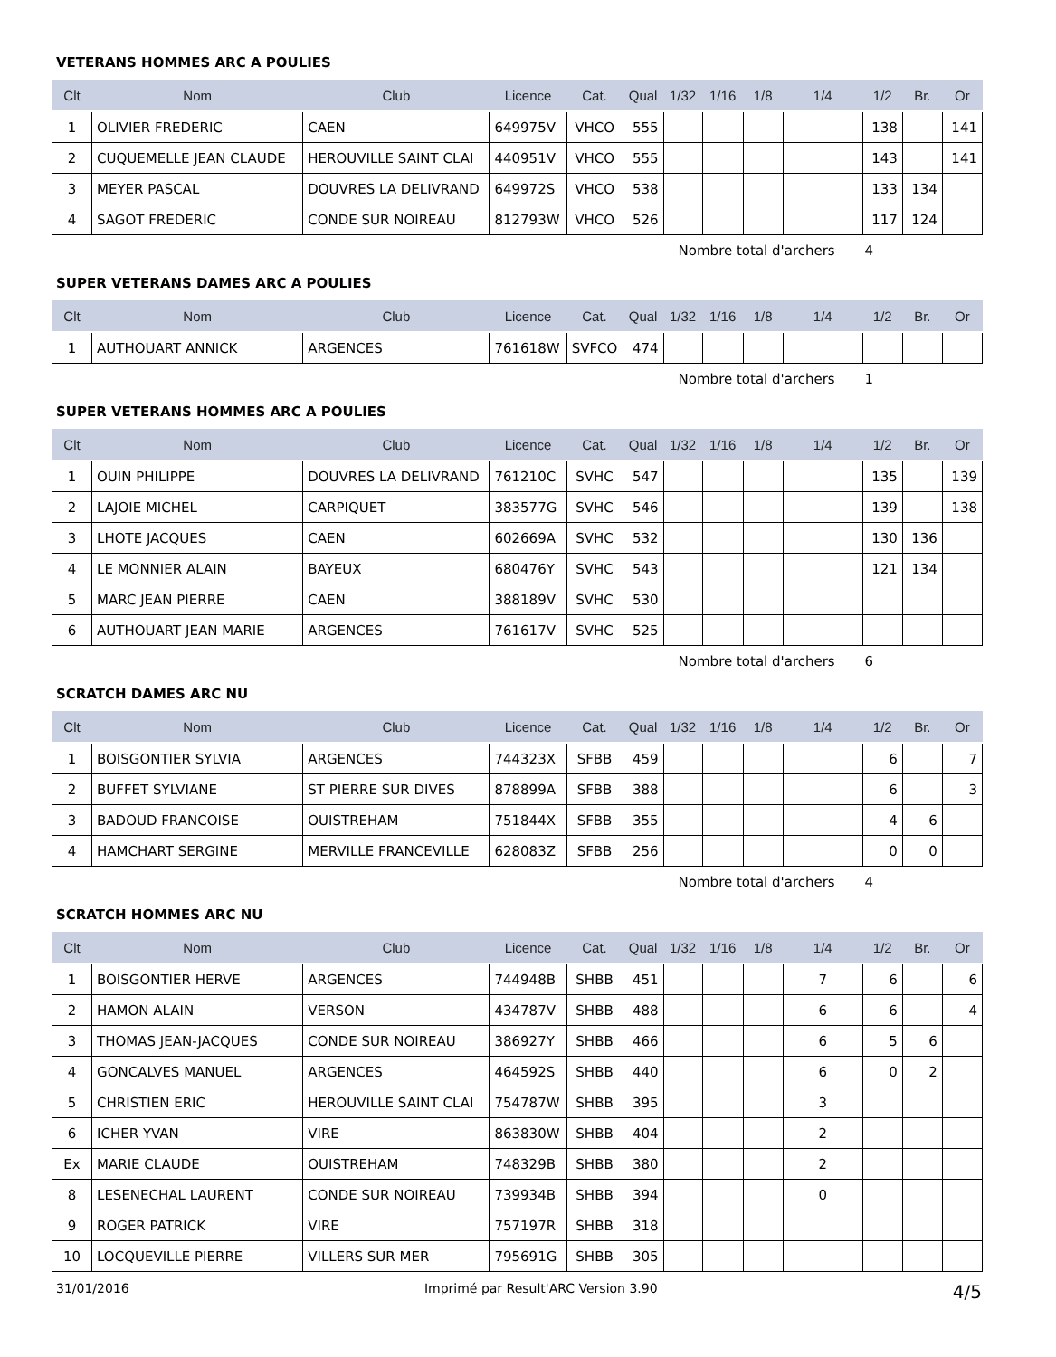VETERANS HOMMES ARC A POULIES
| Clt | Nom | Club | Licence | Cat. | Qual | 1/32 | 1/16 | 1/8 | 1/4 | 1/2 | Br. | Or |
| --- | --- | --- | --- | --- | --- | --- | --- | --- | --- | --- | --- | --- |
| 1 | OLIVIER FREDERIC | CAEN | 649975V | VHCO | 555 | | | | | 138 | | 141 |
| 2 | CUQUEMELLE JEAN CLAUDE | HEROUVILLE SAINT CLAI | 440951V | VHCO | 555 | | | | | 143 | | 141 |
| 3 | MEYER PASCAL | DOUVRES LA DELIVRAND | 649972S | VHCO | 538 | | | | | 133 | 134 | |
| 4 | SAGOT FREDERIC | CONDE SUR NOIREAU | 812793W | VHCO | 526 | | | | | 117 | 124 | |
Nombre total d'archers 4
SUPER VETERANS DAMES ARC A POULIES
| Clt | Nom | Club | Licence | Cat. | Qual | 1/32 | 1/16 | 1/8 | 1/4 | 1/2 | Br. | Or |
| --- | --- | --- | --- | --- | --- | --- | --- | --- | --- | --- | --- | --- |
| 1 | AUTHOUART ANNICK | ARGENCES | 761618W | SVFCO | 474 | | | | | | | |
Nombre total d'archers 1
SUPER VETERANS HOMMES ARC A POULIES
| Clt | Nom | Club | Licence | Cat. | Qual | 1/32 | 1/16 | 1/8 | 1/4 | 1/2 | Br. | Or |
| --- | --- | --- | --- | --- | --- | --- | --- | --- | --- | --- | --- | --- |
| 1 | OUIN PHILIPPE | DOUVRES LA DELIVRAND | 761210C | SVHC | 547 | | | | | 135 | | 139 |
| 2 | LAJOIE MICHEL | CARPIQUET | 383577G | SVHC | 546 | | | | | 139 | | 138 |
| 3 | LHOTE JACQUES | CAEN | 602669A | SVHC | 532 | | | | | 130 | 136 | |
| 4 | LE MONNIER ALAIN | BAYEUX | 680476Y | SVHC | 543 | | | | | 121 | 134 | |
| 5 | MARC JEAN PIERRE | CAEN | 388189V | SVHC | 530 | | | | | | | |
| 6 | AUTHOUART JEAN MARIE | ARGENCES | 761617V | SVHC | 525 | | | | | | | |
Nombre total d'archers 6
SCRATCH DAMES ARC NU
| Clt | Nom | Club | Licence | Cat. | Qual | 1/32 | 1/16 | 1/8 | 1/4 | 1/2 | Br. | Or |
| --- | --- | --- | --- | --- | --- | --- | --- | --- | --- | --- | --- | --- |
| 1 | BOISGONTIER SYLVIA | ARGENCES | 744323X | SFBB | 459 | | | | | 6 | | 7 |
| 2 | BUFFET SYLVIANE | ST PIERRE SUR DIVES | 878899A | SFBB | 388 | | | | | 6 | | 3 |
| 3 | BADOUD FRANCOISE | OUISTREHAM | 751844X | SFBB | 355 | | | | | 4 | 6 | |
| 4 | HAMCHART SERGINE | MERVILLE FRANCEVILLE | 628083Z | SFBB | 256 | | | | | 0 | 0 | |
Nombre total d'archers 4
SCRATCH HOMMES ARC NU
| Clt | Nom | Club | Licence | Cat. | Qual | 1/32 | 1/16 | 1/8 | 1/4 | 1/2 | Br. | Or |
| --- | --- | --- | --- | --- | --- | --- | --- | --- | --- | --- | --- | --- |
| 1 | BOISGONTIER HERVE | ARGENCES | 744948B | SHBB | 451 | | | | 7 | 6 | | 6 |
| 2 | HAMON ALAIN | VERSON | 434787V | SHBB | 488 | | | | 6 | 6 | | 4 |
| 3 | THOMAS JEAN-JACQUES | CONDE SUR NOIREAU | 386927Y | SHBB | 466 | | | | 6 | 5 | 6 | |
| 4 | GONCALVES MANUEL | ARGENCES | 464592S | SHBB | 440 | | | | 6 | 0 | 2 | |
| 5 | CHRISTIEN ERIC | HEROUVILLE SAINT CLAI | 754787W | SHBB | 395 | | | | 3 | | | |
| 6 | ICHER YVAN | VIRE | 863830W | SHBB | 404 | | | | 2 | | | |
| Ex | MARIE CLAUDE | OUISTREHAM | 748329B | SHBB | 380 | | | | 2 | | | |
| 8 | LESENECHAL LAURENT | CONDE SUR NOIREAU | 739934B | SHBB | 394 | | | | 0 | | | |
| 9 | ROGER PATRICK | VIRE | 757197R | SHBB | 318 | | | | | | | |
| 10 | LOCQUEVILLE PIERRE | VILLERS SUR MER | 795691G | SHBB | 305 | | | | | | | |
31/01/2016 Imprimé par Result'ARC Version 3.90 4/5